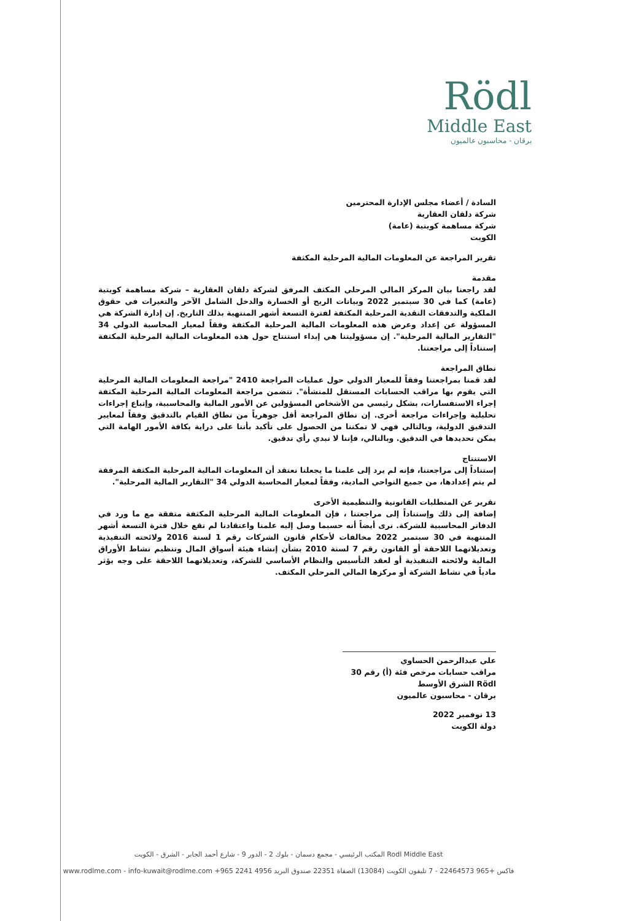Rödl
Middle East
برقان - محاسبون عالميون
السادة / أعضاء مجلس الإدارة المحترمين
شركة دلقان العقارية
شركة مساهمة كويتية (عامة)
الكويت
تقرير المراجعة عن المعلومات المالية المرحلية المكثفة
مقدمة
لقد راجعنا بيان المركز المالي المرحلي المكثف المرفق لشركة دلقان العقارية – شركة مساهمة كويتية (عامة) كما في 30 سبتمبر 2022 وبيانات الربح أو الخسارة والدخل الشامل الآخر والتغيرات في حقوق الملكية والتدفقات النقدية المرحلية المكثفة لفترة التسعة أشهر المنتهية بذلك التاريخ. إن إدارة الشركة هي المسؤولة عن إعداد وعرض هذه المعلومات المالية المرحلية المكثفة وفقاً لمعيار المحاسبة الدولي 34 "التقارير المالية المرحلية". إن مسؤوليتنا هي إبداء استنتاج حول هذه المعلومات المالية المرحلية المكثفة إستناداً إلى مراجعتنا.
نطاق المراجعة
لقد قمنا بمراجعتنا وفقاً للمعيار الدولي حول عمليات المراجعة 2410 "مراجعة المعلومات المالية المرحلية التي يقوم بها مراقب الحسابات المستقل للمنشأة". تتضمن مراجعة المعلومات المالية المرحلية المكثفة إجراء الاستفسارات، بشكل رئيسي من الأشخاص المسؤولين عن الأمور المالية والمحاسبية، وإتباع إجراءات تحليلية وإجراءات مراجعة أخرى. إن نطاق المراجعة أقل جوهرياً من نطاق القيام بالتدقيق وفقاً لمعايير التدقيق الدولية، وبالتالي فهي لا تمكننا من الحصول على تأكيد بأننا على دراية بكافة الأمور الهامة التي يمكن تحديدها في التدقيق. وبالتالي، فإننا لا نبدي رأي تدقيق.
الاستنتاج
إستناداً إلى مراجعتنا، فإنه لم يرد إلى علمنا ما يجعلنا نعتقد أن المعلومات المالية المرحلية المكثفة المرفقة لم يتم إعدادها، من جميع النواحي المادية، وفقاً لمعيار المحاسبة الدولي 34 "التقارير المالية المرحلية".
تقرير عن المتطلبات القانونية والتنظيمية الأخرى
إضافة إلى ذلك وإستناداً إلى مراجعتنا ، فإن المعلومات المالية المرحلية المكثفة متفقة مع ما ورد في الدفاتر المحاسبية للشركة. نرى أيضاً أنه حسبما وصل إليه علمنا واعتقادنا لم تقع خلال فترة التسعة أشهر المنتهية في 30 سبتمبر 2022 مخالفات لأحكام قانون الشركات رقم 1 لسنة 2016 ولائحته التنفيذية وتعديلاتهما اللاحقة أو القانون رقم 7 لسنة 2010 بشأن إنشاء هيئة أسواق المال وتنظيم نشاط الأوراق المالية ولائحته التنفيذية أو لعقد التأسيس والنظام الأساسي للشركة، وتعديلاتهما اللاحقة على وجه يؤثر مادياً في نشاط الشركة أو مركزها المالي المرحلي المكثف.
علي عبدالرحمن الحساوي
مراقب حسابات مرخص فئة (أ) رقم 30
Rödl الشرق الأوسط
برقان - محاسبون عالميون
13 نوفمبر 2022
دولة الكويت
Rodl Middle East المكتب الرئيسي - مجمع دسمان - بلوك 2 - الدور 9 - شارع أحمد الجابر - الشرق - الكويت
www.rodlme.com - info-kuwait@rodlme.com +965 2241 4956 فاكس +965 22464573 - 7 تليفون الكويت (13084) الصفاة 22351 صندوق البريد